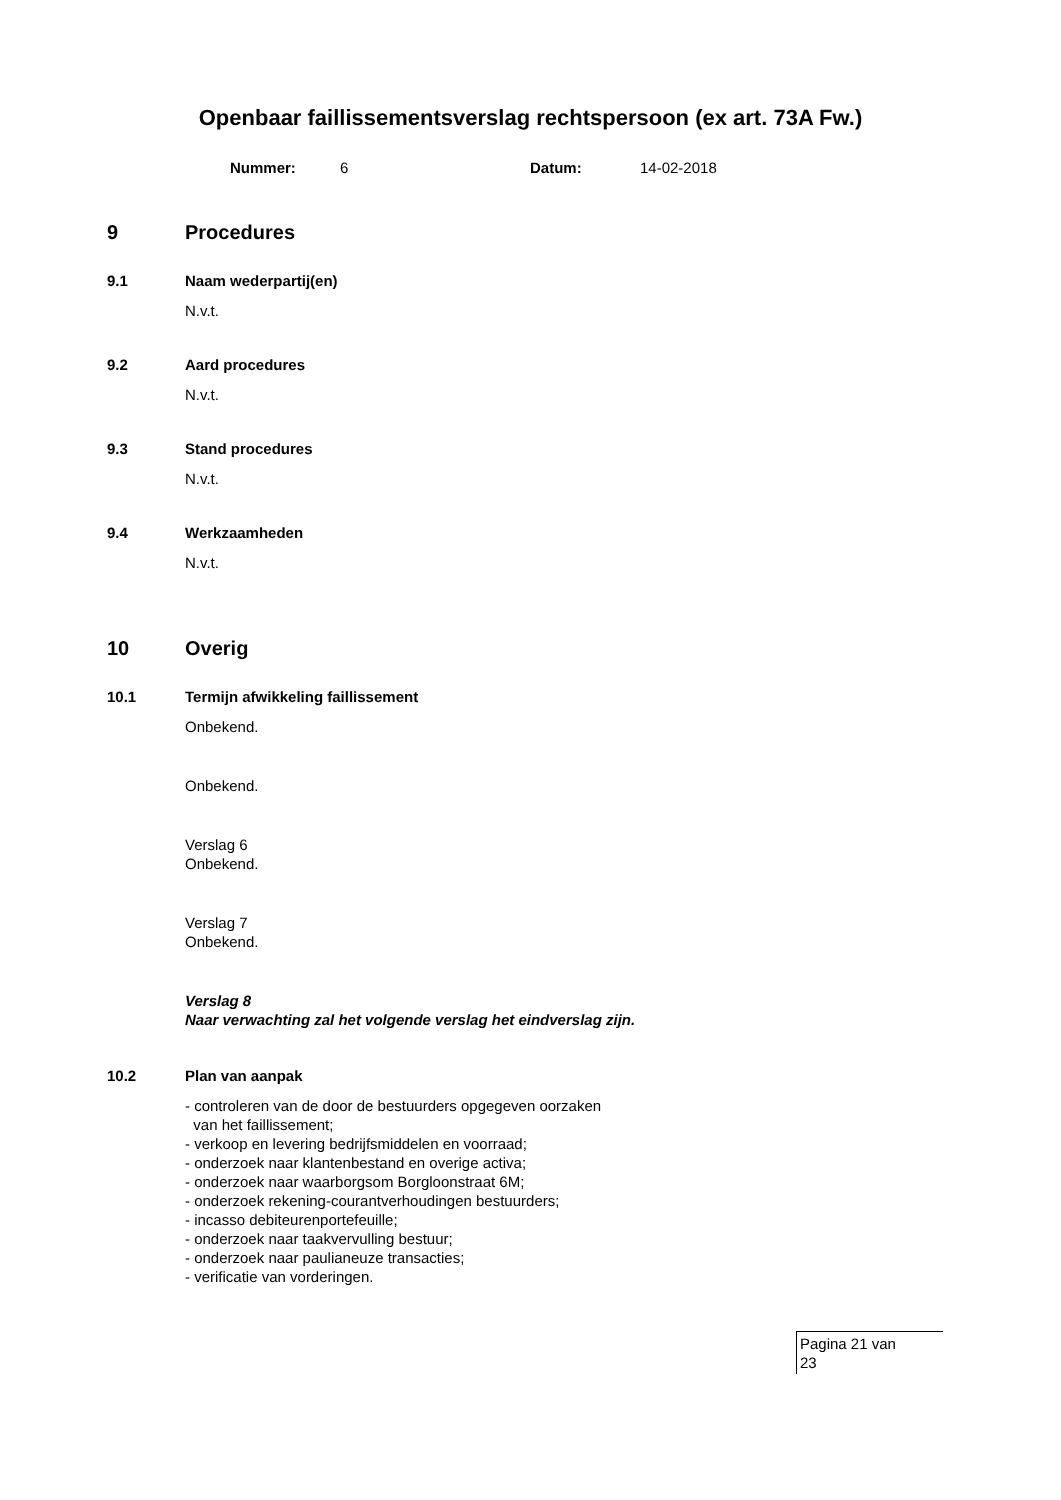Openbaar faillissementsverslag rechtspersoon (ex art. 73A Fw.)
Nummer: 6 Datum: 14-02-2018
9 Procedures
9.1 Naam wederpartij(en)
N.v.t.
9.2 Aard procedures
N.v.t.
9.3 Stand procedures
N.v.t.
9.4 Werkzaamheden
N.v.t.
10 Overig
10.1 Termijn afwikkeling faillissement
Onbekend.
Onbekend.
Verslag 6
Onbekend.
Verslag 7
Onbekend.
Verslag 8
Naar verwachting zal het volgende verslag het eindverslag zijn.
10.2 Plan van aanpak
- controleren van de door de bestuurders opgegeven oorzaken
van het faillissement;
- verkoop en levering bedrijfsmiddelen en voorraad;
- onderzoek naar klantenbestand en overige activa;
- onderzoek naar waarborgsom Borgloonstraat 6M;
- onderzoek rekening-courantverhoudingen bestuurders;
- incasso debiteurenportefeuille;
- onderzoek naar taakvervulling bestuur;
- onderzoek naar paulianeuze transacties;
- verificatie van vorderingen.
Pagina 21 van
23